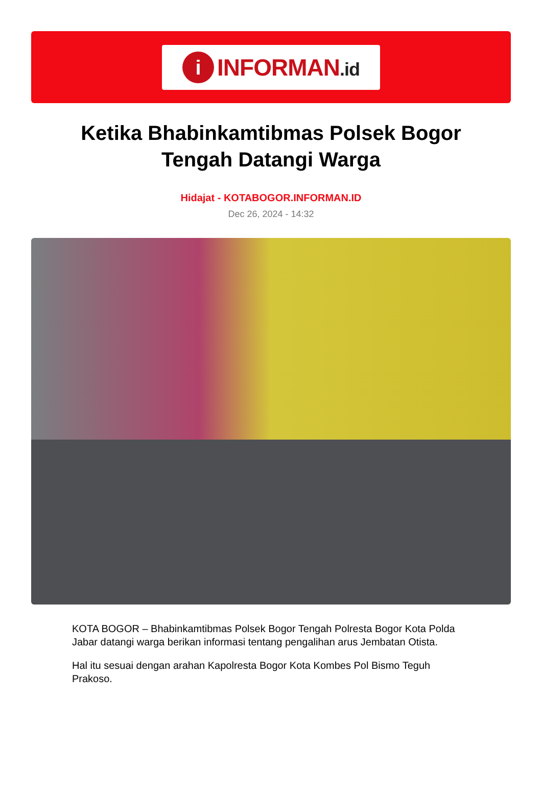i
INFORMAN.id
Ketika Bhabinkamtibmas Polsek Bogor Tengah Datangi Warga
Hidajat - KOTABOGOR.INFORMAN.ID
Dec 26, 2024 - 14:32
KOTA BOGOR – Bhabinkamtibmas Polsek Bogor Tengah Polresta Bogor Kota Polda Jabar datangi warga berikan informasi tentang pengalihan arus Jembatan Otista.
Hal itu sesuai dengan arahan Kapolresta Bogor Kota Kombes Pol Bismo Teguh Prakoso.